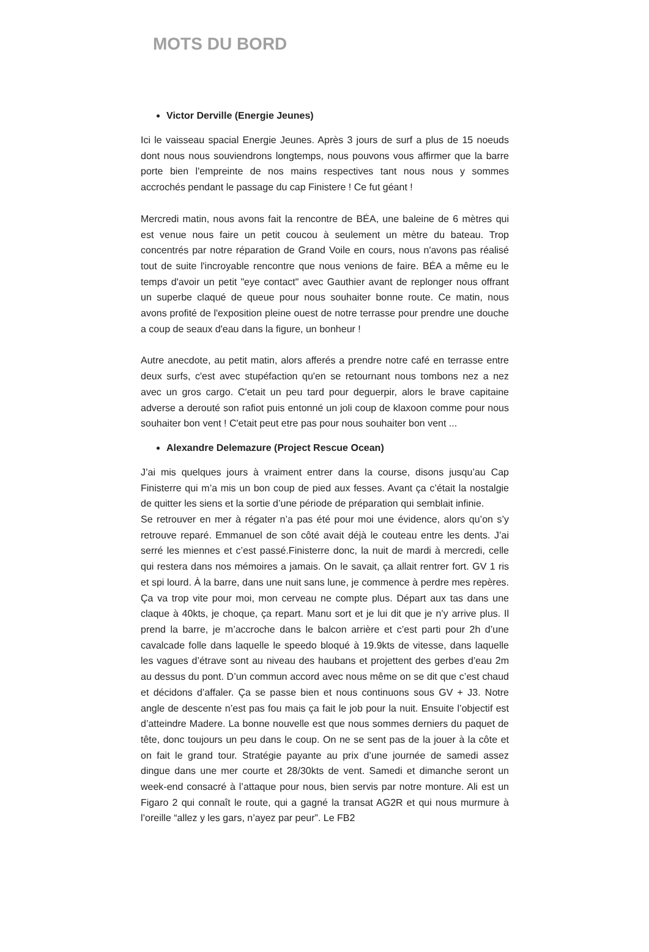MOTS DU BORD
Victor Derville (Energie Jeunes)
Ici le vaisseau spacial Energie Jeunes. Après 3 jours de surf a plus de 15 noeuds dont nous nous souviendrons longtemps, nous pouvons vous affirmer que la barre porte bien l'empreinte de nos mains respectives tant nous nous y sommes accrochés pendant le passage du cap Finistere ! Ce fut géant !
Mercredi matin, nous avons fait la rencontre de BÉA, une baleine de 6 mètres qui est venue nous faire un petit coucou à seulement un mètre du bateau. Trop concentrés par notre réparation de Grand Voile en cours, nous n'avons pas réalisé tout de suite l'incroyable rencontre que nous venions de faire. BÉA a même eu le temps d'avoir un petit "eye contact" avec Gauthier avant de replonger nous offrant un superbe claqué de queue pour nous souhaiter bonne route. Ce matin, nous avons profité de l'exposition pleine ouest de notre terrasse pour prendre une douche a coup de seaux d'eau dans la figure, un bonheur !
Autre anecdote, au petit matin, alors afferés a prendre notre café en terrasse entre deux surfs, c'est avec stupéfaction qu'en se retournant nous tombons nez a nez avec un gros cargo. C'etait un peu tard pour deguerpir, alors le brave capitaine adverse a derouté son rafiot puis entonné un joli coup de klaxoon comme pour nous souhaiter bon vent ! C'etait peut etre pas pour nous souhaiter bon vent ...
Alexandre Delemazure (Project Rescue Ocean)
J’ai mis quelques jours à vraiment entrer dans la course, disons jusqu’au Cap Finisterre qui m’a mis un bon coup de pied aux fesses. Avant ça c’était la nostalgie de quitter les siens et la sortie d’une période de préparation qui semblait infinie.
Se retrouver en mer à régater n’a pas été pour moi une évidence, alors qu’on s’y retrouve reparé. Emmanuel de son côté avait déjà le couteau entre les dents. J’ai serré les miennes et c’est passé.Finisterre donc, la nuit de mardi à mercredi, celle qui restera dans nos mémoires a jamais. On le savait, ça allait rentrer fort. GV 1 ris et spi lourd. À la barre, dans une nuit sans lune, je commence à perdre mes repères. Ça va trop vite pour moi, mon cerveau ne compte plus. Départ aux tas dans une claque à 40kts, je choque, ça repart. Manu sort et je lui dit que je n’y arrive plus. Il prend la barre, je m’accroche dans le balcon arrière et c’est parti pour 2h d’une cavalcade folle dans laquelle le speedo bloqué à 19.9kts de vitesse, dans laquelle les vagues d’étrave sont au niveau des haubans et projettent des gerbes d’eau 2m au dessus du pont. D’un commun accord avec nous même on se dit que c’est chaud et décidons d’affaler. Ça se passe bien et nous continuons sous GV + J3. Notre angle de descente n’est pas fou mais ça fait le job pour la nuit. Ensuite l’objectif est d’atteindre Madere. La bonne nouvelle est que nous sommes derniers du paquet de tête, donc toujours un peu dans le coup. On ne se sent pas de la jouer à la côte et on fait le grand tour. Stratégie payante au prix d’une journée de samedi assez dingue dans une mer courte et 28/30kts de vent. Samedi et dimanche seront un week-end consacré à l’attaque pour nous, bien servis par notre monture. Ali est un Figaro 2 qui connaît le route, qui a gagné la transat AG2R et qui nous murmure à l’oreille “allez y les gars, n’ayez par peur”. Le FB2